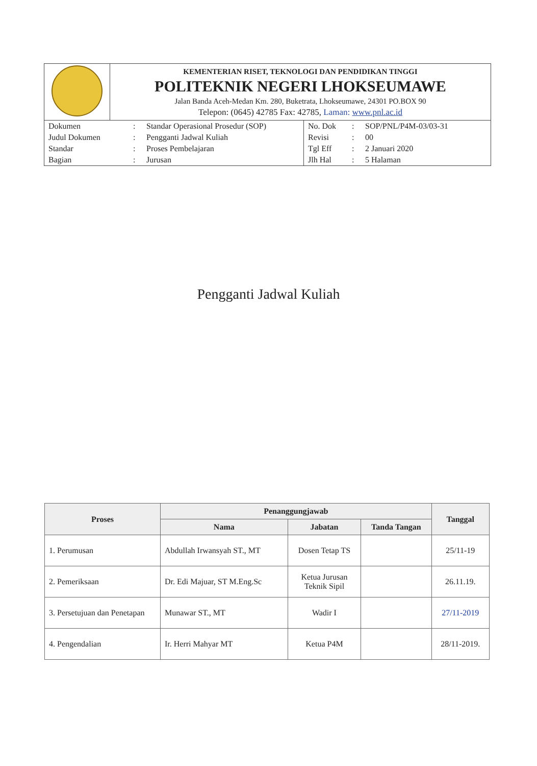| | KEMENTERIAN RISET, TEKNOLOGI DAN PENDIDIKAN TINGGI POLITEKNIK NEGERI LHOKSEUMAWE Jalan Banda Aceh-Medan Km. 280, Buketrata, Lhokseumawe, 24301 PO.BOX 90 Telepon: (0645) 42785 Fax: 42785, Laman: www.pnl.ac.id |
| / Dokumen / : / Standar Operasional Prosedur (SOP) / No. Dok / : / SOP/PNL/P4M-03/03-31 / / Judul Dokumen / : / Pengganti Jadwal Kuliah / Revisi / : / 00 / / Standar / : / Proses Pembelajaran / Tgl Eff / : / 2 Januari 2020 / / Bagian / : / Jurusan / Jlh Hal / : / 5 Halaman / | |
Pengganti Jadwal Kuliah
| Proses | Penanggungjawab | | | Tanggal |
| --- | --- | --- | --- | --- |
| | Nama | Jabatan | Tanda Tangan | |
| 1. Perumusan | Abdullah Irwansyah ST., MT | Dosen Tetap TS | | 25/11-19 |
| 2. Pemeriksaan | Dr. Edi Majuar, ST M.Eng.Sc | Ketua Jurusan Teknik Sipil | | 26.11.19. |
| 3. Persetujuan dan Penetapan | Munawar ST., MT | Wadir I | | 27/11-2019 |
| 4. Pengendalian | Ir. Herri Mahyar MT | Ketua P4M | | 28/11-2019. |